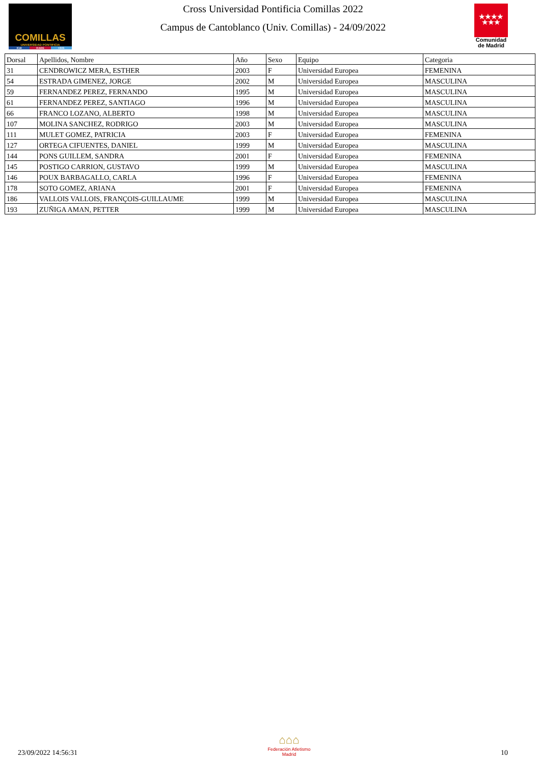COMILLAS
UNIVERSIDAD PONTIFICIA
ICAI ICADE CIHS
Cross Universidad Pontificia Comillas 2022
Campus de Cantoblanco (Univ. Comillas) - 24/09/2022
★★★★
★★★
Comunidad
de Madrid
| Dorsal | Apellidos, Nombre | Año | Sexo | Equipo | Categoria |
| --- | --- | --- | --- | --- | --- |
| 31 | CENDROWICZ MERA, ESTHER | 2003 | F | Universidad Europea | FEMENINA |
| 54 | ESTRADA GIMENEZ, JORGE | 2002 | M | Universidad Europea | MASCULINA |
| 59 | FERNANDEZ PEREZ, FERNANDO | 1995 | M | Universidad Europea | MASCULINA |
| 61 | FERNANDEZ PEREZ, SANTIAGO | 1996 | M | Universidad Europea | MASCULINA |
| 66 | FRANCO LOZANO, ALBERTO | 1998 | M | Universidad Europea | MASCULINA |
| 107 | MOLINA SANCHEZ, RODRIGO | 2003 | M | Universidad Europea | MASCULINA |
| 111 | MULET GOMEZ, PATRICIA | 2003 | F | Universidad Europea | FEMENINA |
| 127 | ORTEGA CIFUENTES, DANIEL | 1999 | M | Universidad Europea | MASCULINA |
| 144 | PONS GUILLEM, SANDRA | 2001 | F | Universidad Europea | FEMENINA |
| 145 | POSTIGO CARRION, GUSTAVO | 1999 | M | Universidad Europea | MASCULINA |
| 146 | POUX BARBAGALLO, CARLA | 1996 | F | Universidad Europea | FEMENINA |
| 178 | SOTO GOMEZ, ARIANA | 2001 | F | Universidad Europea | FEMENINA |
| 186 | VALLOIS VALLOIS, FRANÇOIS-GUILLAUME | 1999 | M | Universidad Europea | MASCULINA |
| 193 | ZUÑIGA AMAN, PETTER | 1999 | M | Universidad Europea | MASCULINA |
23/09/2022 14:56:31
⌂⌂⌂
Federación Atletismo
Madrid
10